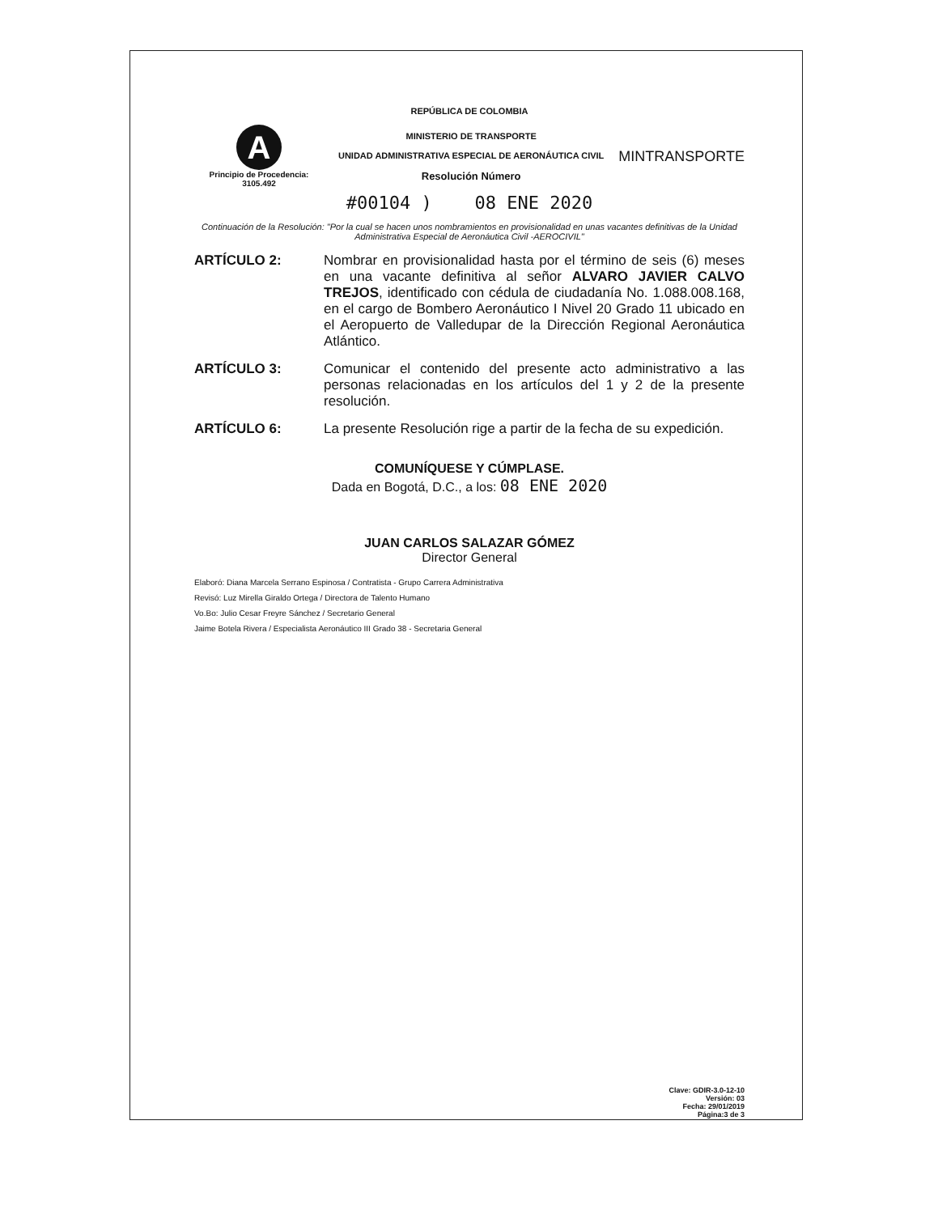REPÚBLICA DE COLOMBIA
A
Principio de Procedencia:
3105.492
MINISTERIO DE TRANSPORTE
UNIDAD ADMINISTRATIVA ESPECIAL DE AERONÁUTICA CIVIL
Resolución Número
MINTRANSPORTE
#00104 ) 08 ENE 2020
Continuación de la Resolución: "Por la cual se hacen unos nombramientos en provisionalidad en unas vacantes definitivas de la Unidad Administrativa Especial de Aeronáutica Civil -AEROCIVIL"
ARTÍCULO 2: Nombrar en provisionalidad hasta por el término de seis (6) meses en una vacante definitiva al señor ALVARO JAVIER CALVO TREJOS, identificado con cédula de ciudadanía No. 1.088.008.168, en el cargo de Bombero Aeronáutico I Nivel 20 Grado 11 ubicado en el Aeropuerto de Valledupar de la Dirección Regional Aeronáutica Atlántico.
ARTÍCULO 3: Comunicar el contenido del presente acto administrativo a las personas relacionadas en los artículos del 1 y 2 de la presente resolución.
ARTÍCULO 6: La presente Resolución rige a partir de la fecha de su expedición.
COMUNÍQUESE Y CÚMPLASE.
Dada en Bogotá, D.C., a los: 08 ENE 2020
JUAN CARLOS SALAZAR GÓMEZ
Director General
Elaboró: Diana Marcela Serrano Espinosa / Contratista - Grupo Carrera Administrativa
Revisó: Luz Mirella Giraldo Ortega / Directora de Talento Humano
Vo.Bo: Julio Cesar Freyre Sánchez / Secretario General
Jaime Botela Rivera / Especialista Aeronáutico III Grado 38 - Secretaria General
Clave: GDIR-3.0-12-10
Versión: 03
Fecha: 29/01/2019
Página:3 de 3